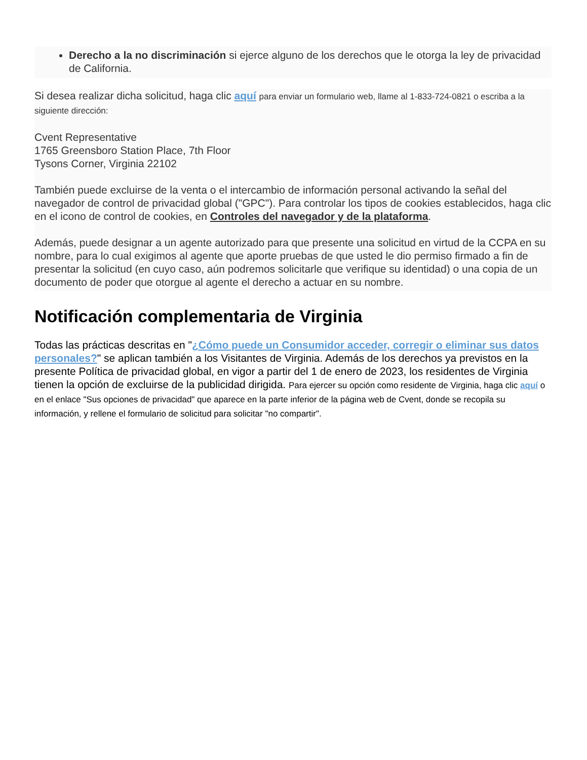Derecho a la no discriminación si ejerce alguno de los derechos que le otorga la ley de privacidad de California.
Si desea realizar dicha solicitud, haga clic aquí para enviar un formulario web, llame al 1-833-724-0821 o escriba a la siguiente dirección:
Cvent Representative
1765 Greensboro Station Place, 7th Floor
Tysons Corner, Virginia 22102
También puede excluirse de la venta o el intercambio de información personal activando la señal del navegador de control de privacidad global ("GPC"). Para controlar los tipos de cookies establecidos, haga clic en el icono de control de cookies, en Controles del navegador y de la plataforma.
Además, puede designar a un agente autorizado para que presente una solicitud en virtud de la CCPA en su nombre, para lo cual exigimos al agente que aporte pruebas de que usted le dio permiso firmado a fin de presentar la solicitud (en cuyo caso, aún podremos solicitarle que verifique su identidad) o una copia de un documento de poder que otorgue al agente el derecho a actuar en su nombre.
Notificación complementaria de Virginia
Todas las prácticas descritas en "¿Cómo puede un Consumidor acceder, corregir o eliminar sus datos personales?" se aplican también a los Visitantes de Virginia. Además de los derechos ya previstos en la presente Política de privacidad global, en vigor a partir del 1 de enero de 2023, los residentes de Virginia tienen la opción de excluirse de la publicidad dirigida. Para ejercer su opción como residente de Virginia, haga clic aquí o en el enlace "Sus opciones de privacidad" que aparece en la parte inferior de la página web de Cvent, donde se recopila su información, y rellene el formulario de solicitud para solicitar "no compartir".